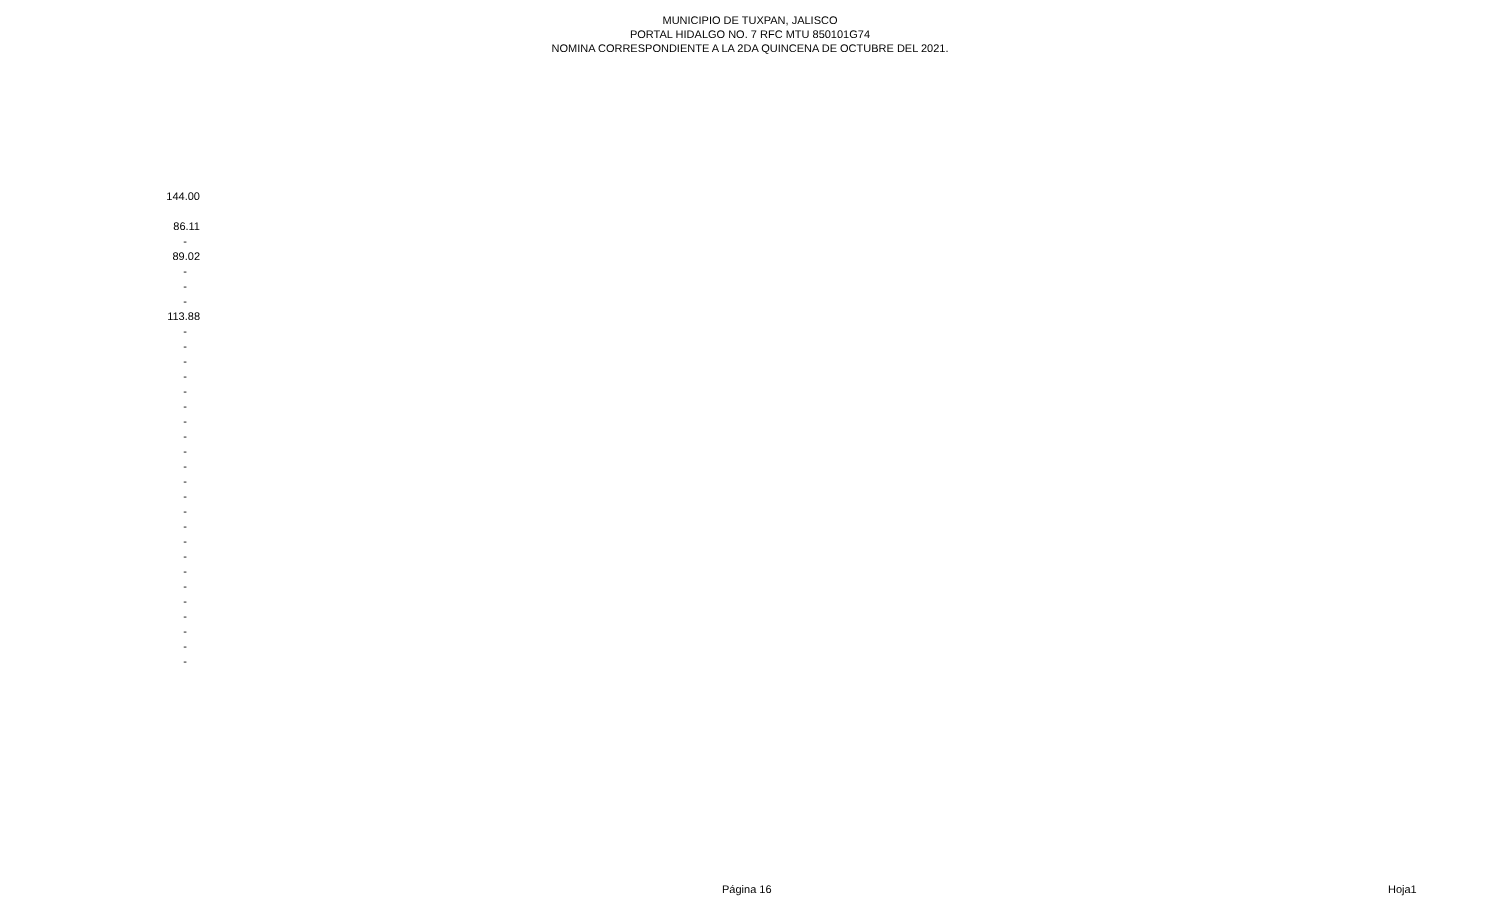MUNICIPIO DE TUXPAN, JALISCO
PORTAL HIDALGO NO. 7 RFC MTU 850101G74
NOMINA CORRESPONDIENTE A LA 2DA QUINCENA DE OCTUBRE DEL 2021.
| 144.00 |
| 86.11 |
| - |
| 89.02 |
| - |
| - |
| - |
| 113.88 |
| - |
| - |
| - |
| - |
| - |
| - |
| - |
| - |
| - |
| - |
| - |
| - |
| - |
| - |
| - |
| - |
| - |
| - |
| - |
| - |
| - |
| - |
| - |
Página 16 Hoja1